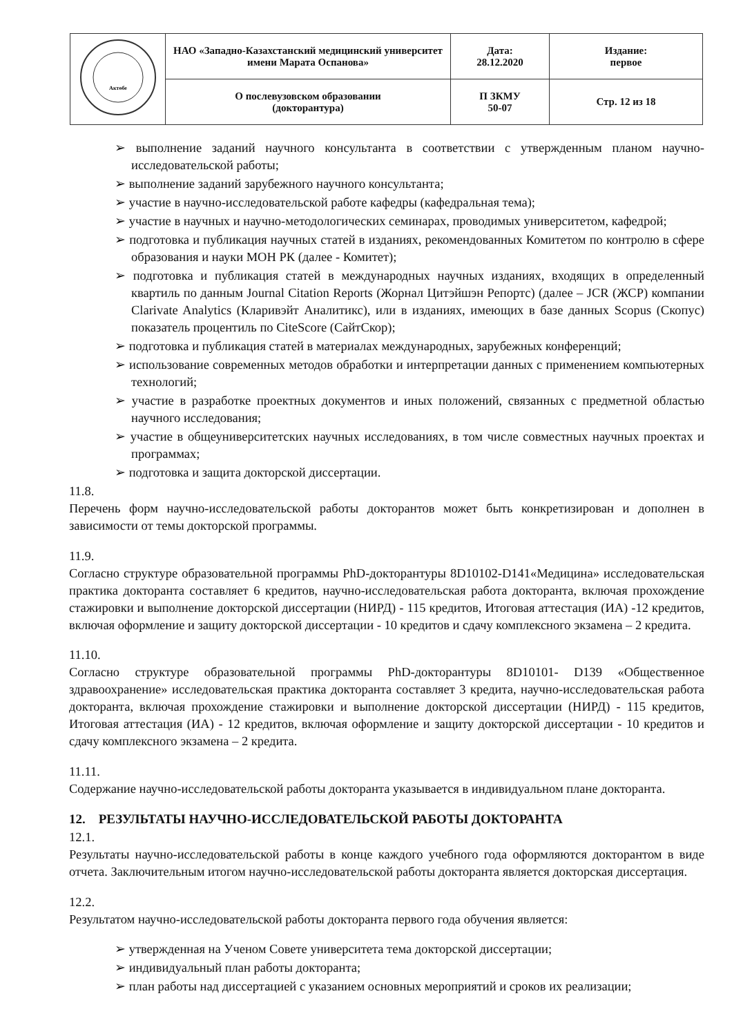| Актөбе | НАО «Западно-Казахстанский медицинский университет имени Марата Оспанова» | Дата: 28.12.2020 | Издание: первое |
| | О послевузовском образовании (докторантура) | П ЗКМУ 50-07 | Стр. 12 из 18 |
➢ выполнение заданий научного консультанта в соответствии с утвержденным планом научно-исследовательской работы;
➢ выполнение заданий зарубежного научного консультанта;
➢ участие в научно-исследовательской работе кафедры (кафедральная тема);
➢ участие в научных и научно-методологических семинарах, проводимых университетом, кафедрой;
➢ подготовка и публикация научных статей в изданиях, рекомендованных Комитетом по контролю в сфере образования и науки МОН РК (далее - Комитет);
➢ подготовка и публикация статей в международных научных изданиях, входящих в определенный квартиль по данным Journal Citation Reports (Жорнал Цитэйшэн Репортс) (далее – JCR (ЖСР) компании Clarivate Analytics (Кларивэйт Аналитикс), или в изданиях, имеющих в базе данных Scopus (Скопус) показатель процентиль по CiteScore (СайтСкор);
➢ подготовка и публикация статей в материалах международных, зарубежных конференций;
➢ использование современных методов обработки и интерпретации данных с применением компьютерных технологий;
➢ участие в разработке проектных документов и иных положений, связанных с предметной областью научного исследования;
➢ участие в общеуниверситетских научных исследованиях, в том числе совместных научных проектах и программах;
➢ подготовка и защита докторской диссертации.
11.8.
Перечень форм научно-исследовательской работы докторантов может быть конкретизирован и дополнен в зависимости от темы докторской программы.
11.9.
Согласно структуре образовательной программы PhD-докторантуры 8D10102-D141«Медицина» исследовательская практика докторанта составляет 6 кредитов, научно-исследовательская работа докторанта, включая прохождение стажировки и выполнение докторской диссертации (НИРД) - 115 кредитов, Итоговая аттестация (ИА) -12 кредитов, включая оформление и защиту докторской диссертации - 10 кредитов и сдачу комплексного экзамена – 2 кредита.
11.10.
Согласно структуре образовательной программы PhD-докторантуры 8D10101- D139 «Общественное здравоохранение» исследовательская практика докторанта составляет 3 кредита, научно-исследовательская работа докторанта, включая прохождение стажировки и выполнение докторской диссертации (НИРД) - 115 кредитов, Итоговая аттестация (ИА) - 12 кредитов, включая оформление и защиту докторской диссертации - 10 кредитов и сдачу комплексного экзамена – 2 кредита.
11.11.
Содержание научно-исследовательской работы докторанта указывается в индивидуальном плане докторанта.
12. РЕЗУЛЬТАТЫ НАУЧНО-ИССЛЕДОВАТЕЛЬСКОЙ РАБОТЫ ДОКТОРАНТА
12.1.
Результаты научно-исследовательской работы в конце каждого учебного года оформляются докторантом в виде отчета. Заключительным итогом научно-исследовательской работы докторанта является докторская диссертация.
12.2.
Результатом научно-исследовательской работы докторанта первого года обучения является:
➢ утвержденная на Ученом Совете университета тема докторской диссертации;
➢ индивидуальный план работы докторанта;
➢ план работы над диссертацией с указанием основных мероприятий и сроков их реализации;